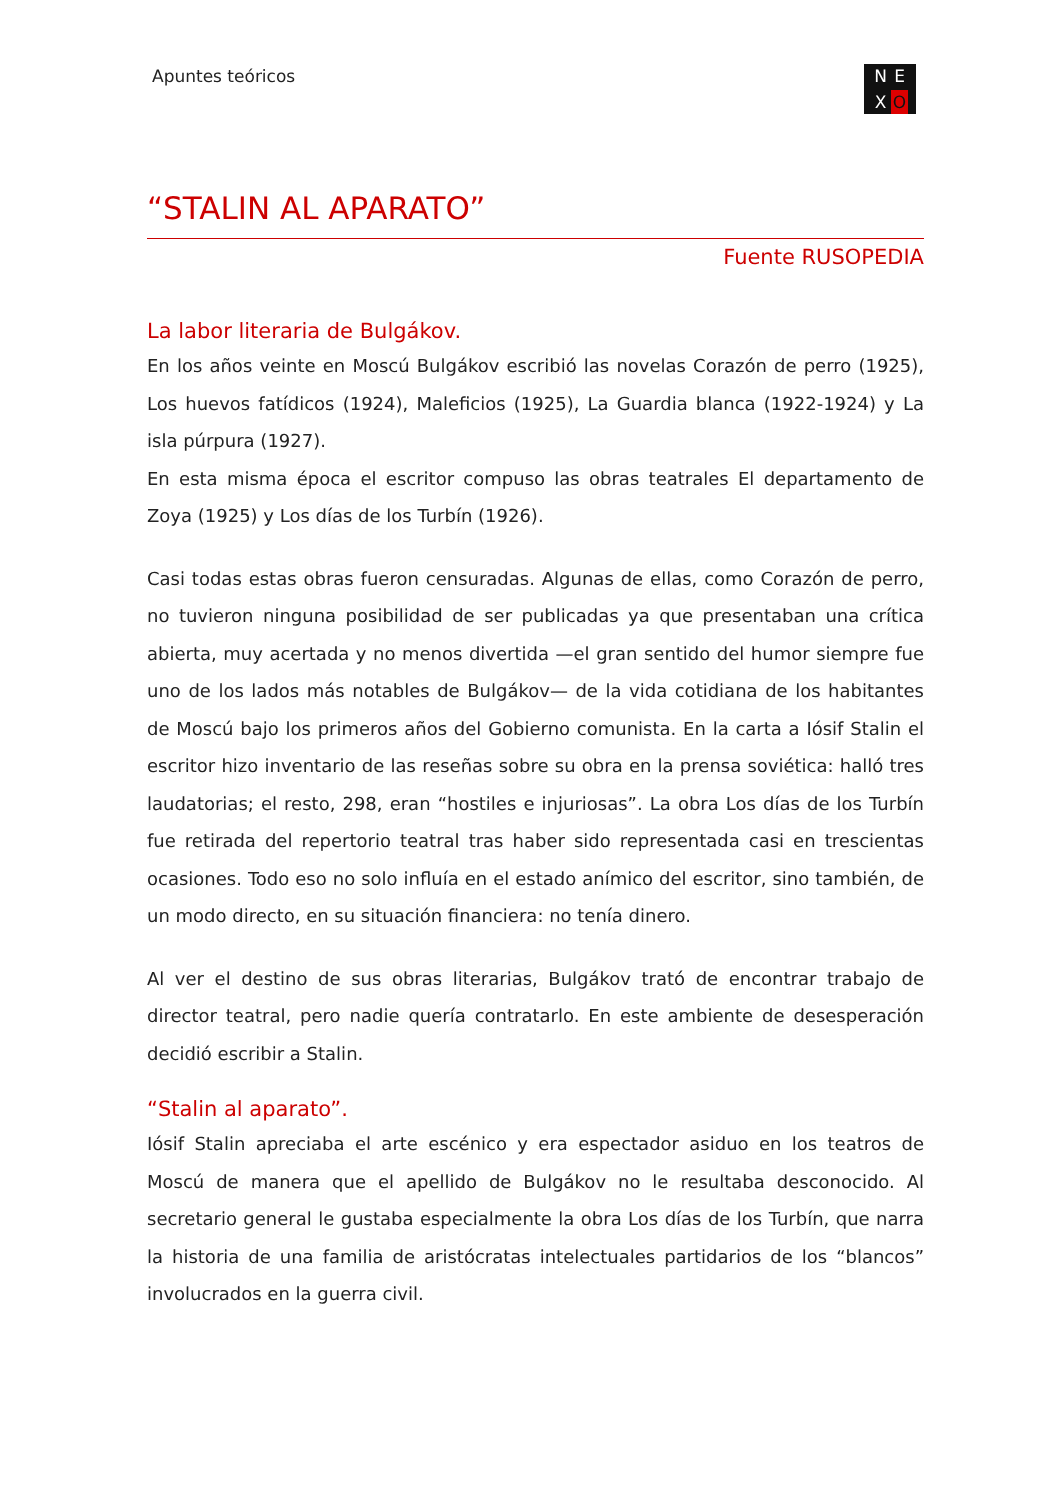Apuntes teóricos N E X O
“STALIN AL APARATO”
Fuente RUSOPEDIA
La labor literaria de Bulgákov.
En los años veinte en Moscú Bulgákov escribió las novelas Corazón de perro (1925), Los huevos fatídicos (1924), Maleficios (1925), La Guardia blanca (1922-1924) y La isla púrpura (1927).
En esta misma época el escritor compuso las obras teatrales El departamento de Zoya (1925) y Los días de los Turbín (1926).
Casi todas estas obras fueron censuradas. Algunas de ellas, como Corazón de perro, no tuvieron ninguna posibilidad de ser publicadas ya que presentaban una crítica abierta, muy acertada y no menos divertida —el gran sentido del humor siempre fue uno de los lados más notables de Bulgákov— de la vida cotidiana de los habitantes de Moscú bajo los primeros años del Gobierno comunista. En la carta a Iósif Stalin el escritor hizo inventario de las reseñas sobre su obra en la prensa soviética: halló tres laudatorias; el resto, 298, eran “hostiles e injuriosas”. La obra Los días de los Turbín fue retirada del repertorio teatral tras haber sido representada casi en trescientas ocasiones. Todo eso no solo influía en el estado anímico del escritor, sino también, de un modo directo, en su situación financiera: no tenía dinero.
Al ver el destino de sus obras literarias, Bulgákov trató de encontrar trabajo de director teatral, pero nadie quería contratarlo. En este ambiente de desesperación decidió escribir a Stalin.
“Stalin al aparato”.
Iósif Stalin apreciaba el arte escénico y era espectador asiduo en los teatros de Moscú de manera que el apellido de Bulgákov no le resultaba desconocido. Al secretario general le gustaba especialmente la obra Los días de los Turbín, que narra la historia de una familia de aristócratas intelectuales partidarios de los “blancos” involucrados en la guerra civil.